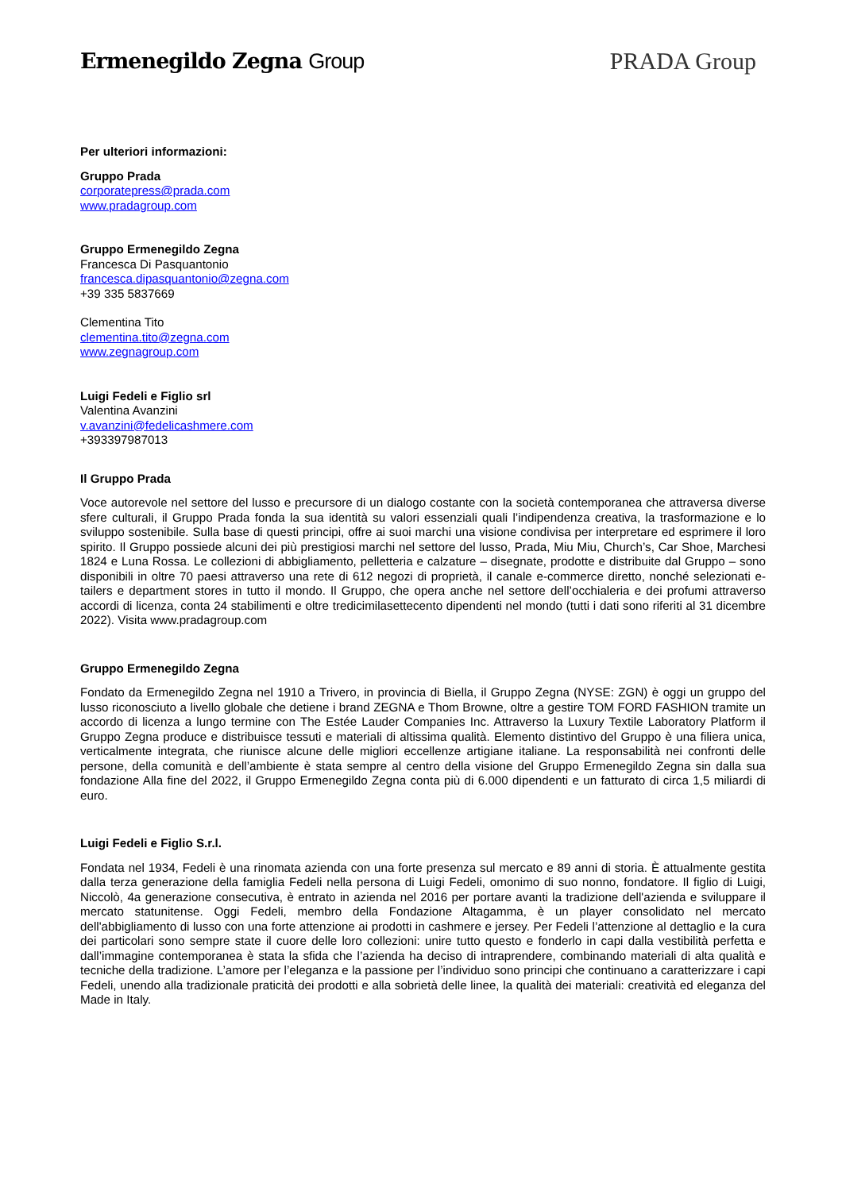Ermenegildo Zegna Group PRADA Group
Per ulteriori informazioni:
Gruppo Prada
corporatepress@prada.com
www.pradagroup.com
Gruppo Ermenegildo Zegna
Francesca Di Pasquantonio
francesca.dipasquantonio@zegna.com
+39 335 5837669
Clementina Tito
clementina.tito@zegna.com
www.zegnagroup.com
Luigi Fedeli e Figlio srl
Valentina Avanzini
v.avanzini@fedelicashmere.com
+393397987013
Il Gruppo Prada
Voce autorevole nel settore del lusso e precursore di un dialogo costante con la società contemporanea che attraversa diverse sfere culturali, il Gruppo Prada fonda la sua identità su valori essenziali quali l’indipendenza creativa, la trasformazione e lo sviluppo sostenibile. Sulla base di questi principi, offre ai suoi marchi una visione condivisa per interpretare ed esprimere il loro spirito. Il Gruppo possiede alcuni dei più prestigiosi marchi nel settore del lusso, Prada, Miu Miu, Church’s, Car Shoe, Marchesi 1824 e Luna Rossa. Le collezioni di abbigliamento, pelletteria e calzature – disegnate, prodotte e distribuite dal Gruppo – sono disponibili in oltre 70 paesi attraverso una rete di 612 negozi di proprietà, il canale e-commerce diretto, nonché selezionati e-tailers e department stores in tutto il mondo. Il Gruppo, che opera anche nel settore dell’occhialeria e dei profumi attraverso accordi di licenza, conta 24 stabilimenti e oltre tredicimilasettecento dipendenti nel mondo (tutti i dati sono riferiti al 31 dicembre 2022). Visita www.pradagroup.com
Gruppo Ermenegildo Zegna
Fondato da Ermenegildo Zegna nel 1910 a Trivero, in provincia di Biella, il Gruppo Zegna (NYSE: ZGN) è oggi un gruppo del lusso riconosciuto a livello globale che detiene i brand ZEGNA e Thom Browne, oltre a gestire TOM FORD FASHION tramite un accordo di licenza a lungo termine con The Estée Lauder Companies Inc. Attraverso la Luxury Textile Laboratory Platform il Gruppo Zegna produce e distribuisce tessuti e materiali di altissima qualità. Elemento distintivo del Gruppo è una filiera unica, verticalmente integrata, che riunisce alcune delle migliori eccellenze artigiane italiane. La responsabilità nei confronti delle persone, della comunità e dell’ambiente è stata sempre al centro della visione del Gruppo Ermenegildo Zegna sin dalla sua fondazione Alla fine del 2022, il Gruppo Ermenegildo Zegna conta più di 6.000 dipendenti e un fatturato di circa 1,5 miliardi di euro.
Luigi Fedeli e Figlio S.r.l.
Fondata nel 1934, Fedeli è una rinomata azienda con una forte presenza sul mercato e 89 anni di storia. È attualmente gestita dalla terza generazione della famiglia Fedeli nella persona di Luigi Fedeli, omonimo di suo nonno, fondatore. Il figlio di Luigi, Niccolò, 4a generazione consecutiva, è entrato in azienda nel 2016 per portare avanti la tradizione dell'azienda e sviluppare il mercato statunitense. Oggi Fedeli, membro della Fondazione Altagamma, è un player consolidato nel mercato dell'abbigliamento di lusso con una forte attenzione ai prodotti in cashmere e jersey. Per Fedeli l’attenzione al dettaglio e la cura dei particolari sono sempre state il cuore delle loro collezioni: unire tutto questo e fonderlo in capi dalla vestibilità perfetta e dall’immagine contemporanea è stata la sfida che l’azienda ha deciso di intraprendere, combinando materiali di alta qualità e tecniche della tradizione. L’amore per l’eleganza e la passione per l’individuo sono principi che continuano a caratterizzare i capi Fedeli, unendo alla tradizionale praticità dei prodotti e alla sobrietà delle linee, la qualità dei materiali: creatività ed eleganza del Made in Italy.